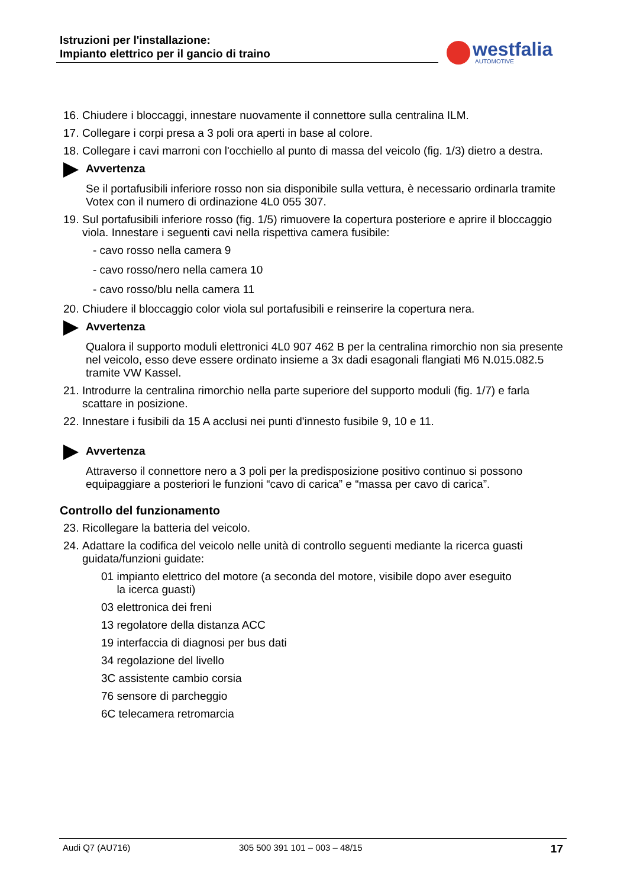Istruzioni per l'installazione:
Impianto elettrico per il gancio di traino
westfalia
AUTOMOTIVE
16. Chiudere i bloccaggi, innestare nuovamente il connettore sulla centralina ILM.
17. Collegare i corpi presa a 3 poli ora aperti in base al colore.
18. Collegare i cavi marroni con l'occhiello al punto di massa del veicolo (fig. 1/3) dietro a destra.
Avvertenza
Se il portafusibili inferiore rosso non sia disponibile sulla vettura, è necessario ordinarla tramite Votex con il numero di ordinazione 4L0 055 307.
19. Sul portafusibili inferiore rosso (fig. 1/5) rimuovere la copertura posteriore e aprire il bloccaggio viola. Innestare i seguenti cavi nella rispettiva camera fusibile:
- cavo rosso nella camera 9
- cavo rosso/nero nella camera 10
- cavo rosso/blu nella camera 11
20. Chiudere il bloccaggio color viola sul portafusibili e reinserire la copertura nera.
Avvertenza
Qualora il supporto moduli elettronici 4L0 907 462 B per la centralina rimorchio non sia presente nel veicolo, esso deve essere ordinato insieme a 3x dadi esagonali flangiati M6 N.015.082.5 tramite VW Kassel.
21. Introdurre la centralina rimorchio nella parte superiore del supporto moduli (fig. 1/7) e farla scattare in posizione.
22. Innestare i fusibili da 15 A acclusi nei punti d'innesto fusibile 9, 10 e 11.
Avvertenza
Attraverso il connettore nero a 3 poli per la predisposizione positivo continuo si possono equipaggiare a posteriori le funzioni “cavo di carica” e “massa per cavo di carica”.
Controllo del funzionamento
23. Ricollegare la batteria del veicolo.
24. Adattare la codifica del veicolo nelle unità di controllo seguenti mediante la ricerca guasti guidata/funzioni guidate:
01 impianto elettrico del motore (a seconda del motore, visibile dopo aver eseguito
la icerca guasti)
03 elettronica dei freni
13 regolatore della distanza ACC
19 interfaccia di diagnosi per bus dati
34 regolazione del livello
3C assistente cambio corsia
76 sensore di parcheggio
6C telecamera retromarcia
Audi Q7 (AU716) 305 500 391 101 – 003 – 48/15 17